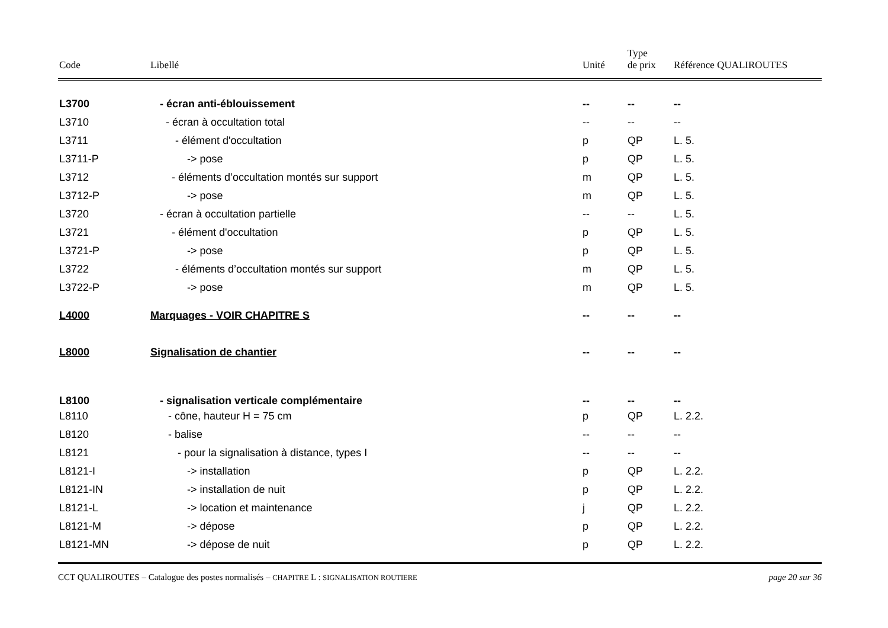| Code | Libellé | Unité | Type de prix | Référence QUALIROUTES |
| --- | --- | --- | --- | --- |
| L3700 | - écran anti-éblouissement | -- | -- | -- |
| L3710 | - écran à occultation total | -- | -- | -- |
| L3711 | - élément d'occultation | p | QP | L. 5. |
| L3711-P | -> pose | p | QP | L. 5. |
| L3712 | - éléments d’occultation montés sur support | m | QP | L. 5. |
| L3712-P | -> pose | m | QP | L. 5. |
| L3720 | - écran à occultation partielle | -- | -- | L. 5. |
| L3721 | - élément d'occultation | p | QP | L. 5. |
| L3721-P | -> pose | p | QP | L. 5. |
| L3722 | - éléments d’occultation montés sur support | m | QP | L. 5. |
| L3722-P | -> pose | m | QP | L. 5. |
| L4000 | Marquages - VOIR CHAPITRE S | -- | -- | -- |
| L8000 | Signalisation de chantier | -- | -- | -- |
| L8100 | - signalisation verticale complémentaire | -- | -- | -- |
| L8110 | - cône, hauteur H = 75 cm | p | QP | L. 2.2. |
| L8120 | - balise | -- | -- | -- |
| L8121 | - pour la signalisation à distance, types I | -- | -- | -- |
| L8121-I | -> installation | p | QP | L. 2.2. |
| L8121-IN | -> installation de nuit | p | QP | L. 2.2. |
| L8121-L | -> location et maintenance | j | QP | L. 2.2. |
| L8121-M | -> dépose | p | QP | L. 2.2. |
| L8121-MN | -> dépose de nuit | p | QP | L. 2.2. |
CCT QUALIROUTES – Catalogue des postes normalisés – CHAPITRE L : SIGNALISATION ROUTIERE page 20 sur 36